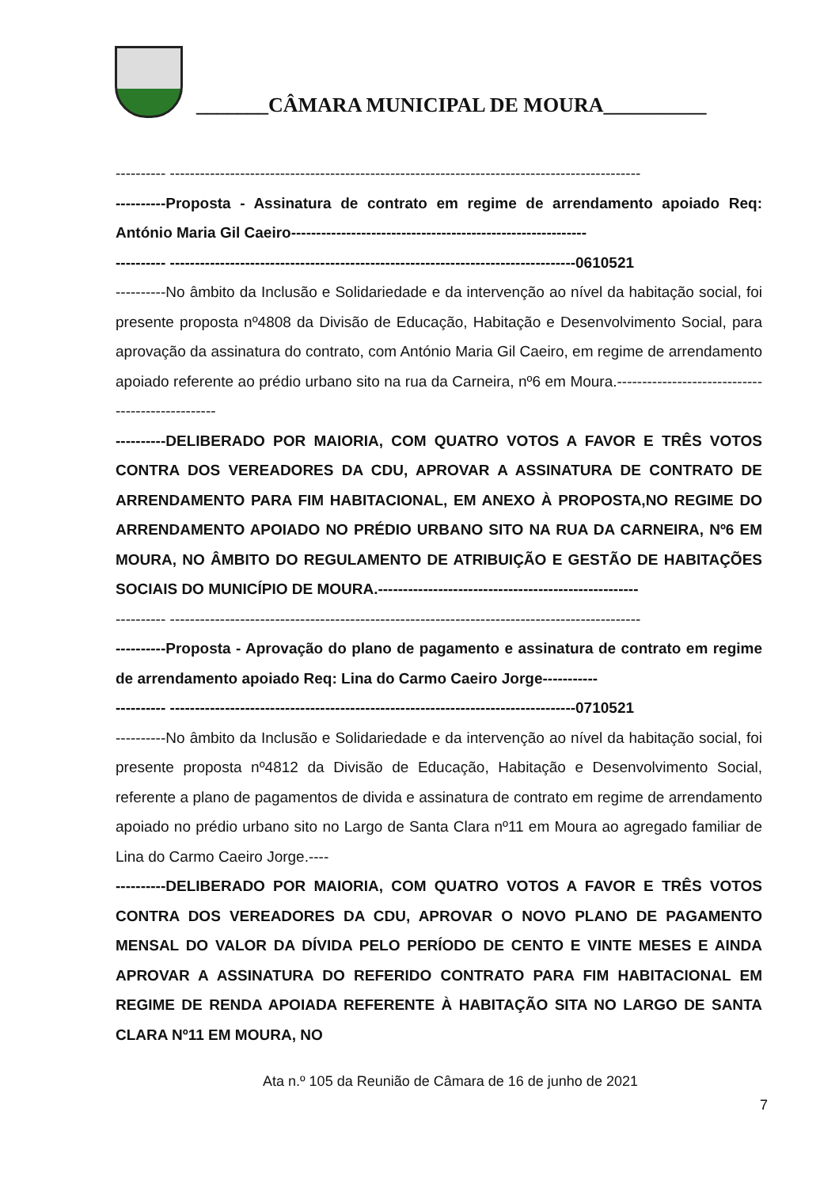_______CÂMARA MUNICIPAL DE MOURA__________
---------- ----------------------------------------------------------------------------------------------
----------Proposta - Assinatura de contrato em regime de arrendamento apoiado Req: António Maria Gil Caeiro-----------------------------------------------------------
---------- ---------------------------------------------------------------------------------0610521
----------No âmbito da Inclusão e Solidariedade e da intervenção ao nível da habitação social, foi presente proposta nº4808 da Divisão de Educação, Habitação e Desenvolvimento Social, para aprovação da assinatura do contrato, com António Maria Gil Caeiro, em regime de arrendamento apoiado referente ao prédio urbano sito na rua da Carneira, nº6 em Moura.-------------------------------------------------
----------DELIBERADO POR MAIORIA, COM QUATRO VOTOS A FAVOR E TRÊS VOTOS CONTRA DOS VEREADORES DA CDU, APROVAR A ASSINATURA DE CONTRATO DE ARRENDAMENTO PARA FIM HABITACIONAL, EM ANEXO À PROPOSTA,NO REGIME DO ARRENDAMENTO APOIADO NO PRÉDIO URBANO SITO NA RUA DA CARNEIRA, Nº6 EM MOURA, NO ÂMBITO DO REGULAMENTO DE ATRIBUIÇÃO E GESTÃO DE HABITAÇÕES SOCIAIS DO MUNICÍPIO DE MOURA.----------------------------------------------------
---------- ----------------------------------------------------------------------------------------------
----------Proposta - Aprovação do plano de pagamento e assinatura de contrato em regime de arrendamento apoiado Req: Lina do Carmo Caeiro Jorge-----------
---------- ---------------------------------------------------------------------------------0710521
----------No âmbito da Inclusão e Solidariedade e da intervenção ao nível da habitação social, foi presente proposta nº4812 da Divisão de Educação, Habitação e Desenvolvimento Social, referente a plano de pagamentos de divida e assinatura de contrato em regime de arrendamento apoiado no prédio urbano sito no Largo de Santa Clara nº11 em Moura ao agregado familiar de Lina do Carmo Caeiro Jorge.----
----------DELIBERADO POR MAIORIA, COM QUATRO VOTOS A FAVOR E TRÊS VOTOS CONTRA DOS VEREADORES DA CDU, APROVAR O NOVO PLANO DE PAGAMENTO MENSAL DO VALOR DA DÍVIDA PELO PERÍODO DE CENTO E VINTE MESES E AINDA APROVAR A ASSINATURA DO REFERIDO CONTRATO PARA FIM HABITACIONAL EM REGIME DE RENDA APOIADA REFERENTE À HABITAÇÃO SITA NO LARGO DE SANTA CLARA Nº11 EM MOURA, NO
Ata n.º 105 da Reunião de Câmara de 16 de junho de 2021
7